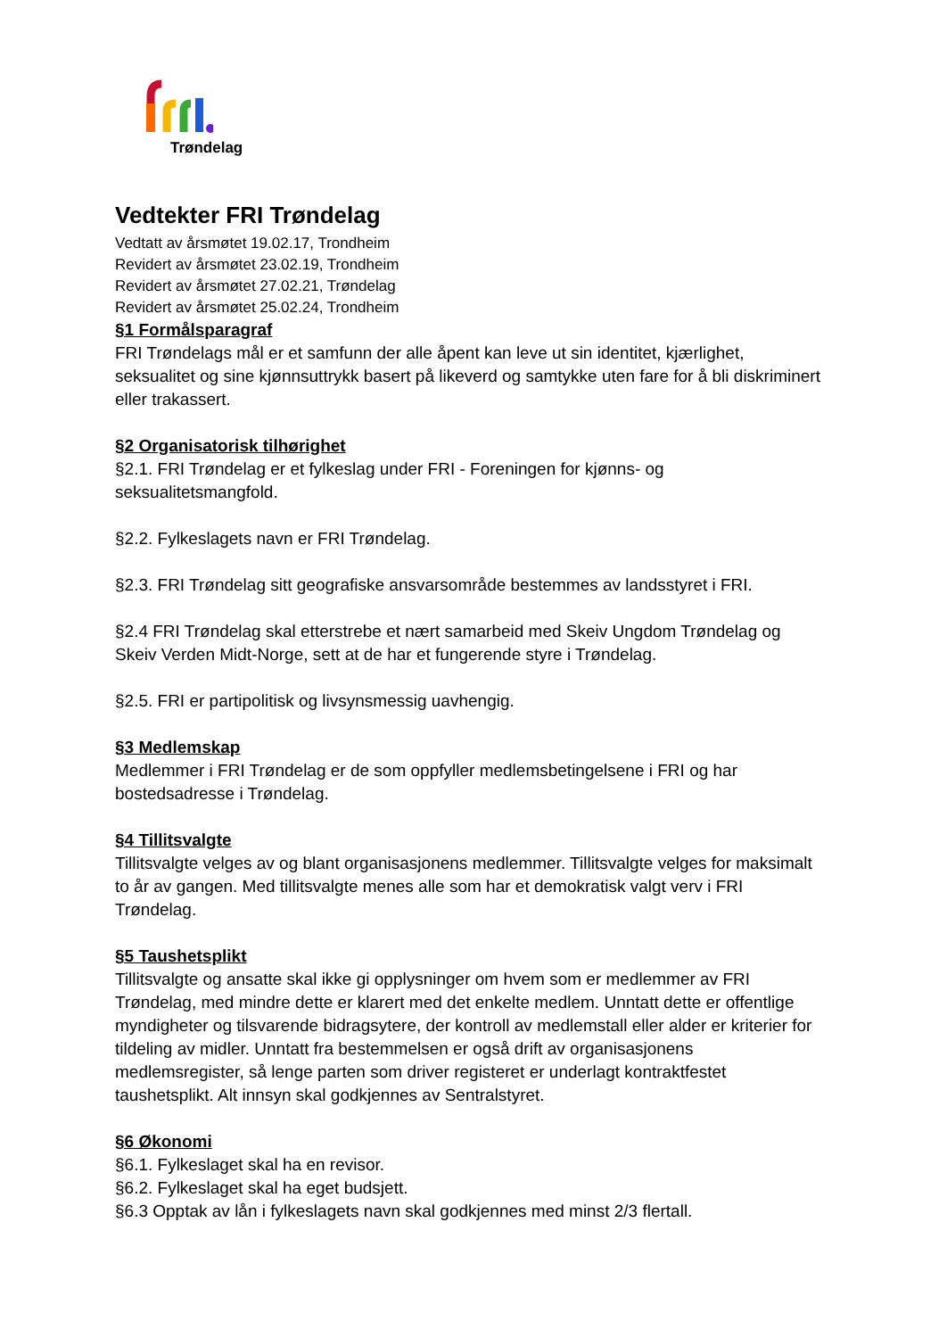Trøndelag
Vedtekter FRI Trøndelag
Vedtatt av årsmøtet 19.02.17, Trondheim
Revidert av årsmøtet 23.02.19, Trondheim
Revidert av årsmøtet 27.02.21, Trøndelag
Revidert av årsmøtet 25.02.24, Trondheim
§1 Formålsparagraf
FRI Trøndelags mål er et samfunn der alle åpent kan leve ut sin identitet, kjærlighet, seksualitet og sine kjønnsuttrykk basert på likeverd og samtykke uten fare for å bli diskriminert eller trakassert.
§2 Organisatorisk tilhørighet
§2.1. FRI Trøndelag er et fylkeslag under FRI - Foreningen for kjønns- og seksualitetsmangfold.
§2.2. Fylkeslagets navn er FRI Trøndelag.
§2.3. FRI Trøndelag sitt geografiske ansvarsområde bestemmes av landsstyret i FRI.
§2.4 FRI Trøndelag skal etterstrebe et nært samarbeid med Skeiv Ungdom Trøndelag og Skeiv Verden Midt-Norge, sett at de har et fungerende styre i Trøndelag.
§2.5. FRI er partipolitisk og livsynsmessig uavhengig.
§3 Medlemskap
Medlemmer i FRI Trøndelag er de som oppfyller medlemsbetingelsene i FRI og har bostedsadresse i Trøndelag.
§4 Tillitsvalgte
Tillitsvalgte velges av og blant organisasjonens medlemmer. Tillitsvalgte velges for maksimalt to år av gangen. Med tillitsvalgte menes alle som har et demokratisk valgt verv i FRI Trøndelag.
§5 Taushetsplikt
Tillitsvalgte og ansatte skal ikke gi opplysninger om hvem som er medlemmer av FRI Trøndelag, med mindre dette er klarert med det enkelte medlem. Unntatt dette er offentlige myndigheter og tilsvarende bidragsytere, der kontroll av medlemstall eller alder er kriterier for tildeling av midler. Unntatt fra bestemmelsen er også drift av organisasjonens medlemsregister, så lenge parten som driver registeret er underlagt kontraktfestet taushetsplikt. Alt innsyn skal godkjennes av Sentralstyret.
§6 Økonomi
§6.1. Fylkeslaget skal ha en revisor.
§6.2. Fylkeslaget skal ha eget budsjett.
§6.3 Opptak av lån i fylkeslagets navn skal godkjennes med minst 2/3 flertall.